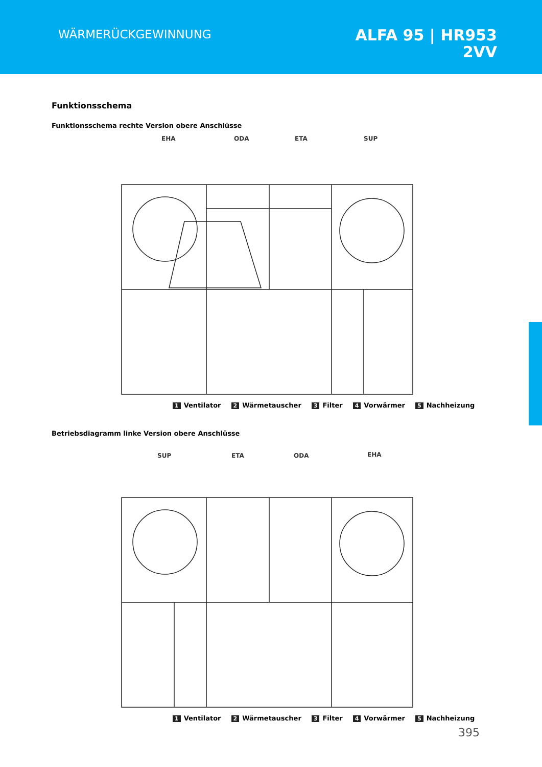WÄRMERÜCKGEWINNUNG
ALFA 95 | HR953
2VV
Funktionsschema
Funktionsschema rechte Version obere Anschlüsse
EHA
ODA
ETA
SUP
1 Ventilator 2 Wärmetauscher 3 Filter 4 Vorwärmer 5 Nachheizung
Betriebsdiagramm linke Version obere Anschlüsse
SUP
ETA
ODA
EHA
1 Ventilator 2 Wärmetauscher 3 Filter 4 Vorwärmer 5 Nachheizung
395